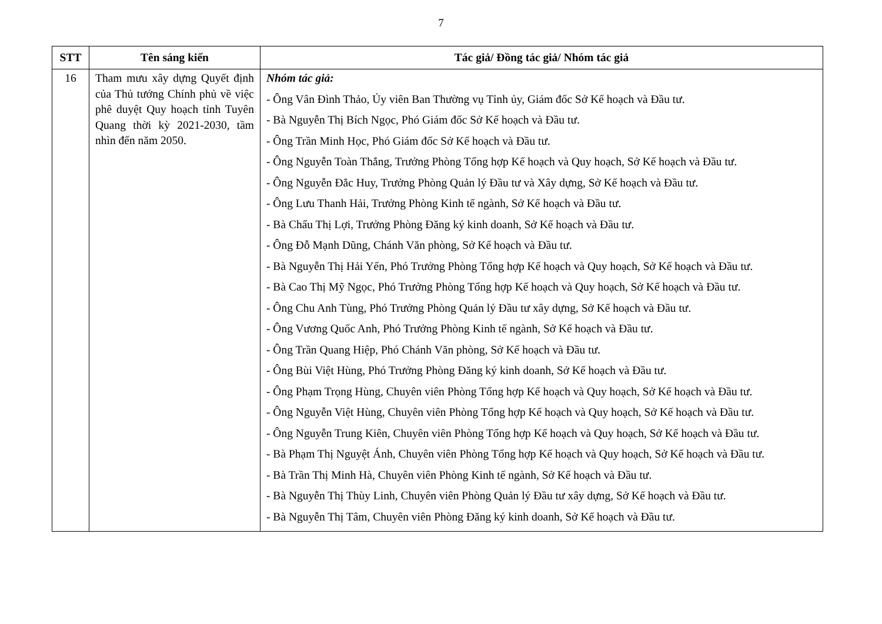7
| STT | Tên sáng kiến | Tác giả/ Đồng tác giả/ Nhóm tác giả |
| --- | --- | --- |
| 16 | Tham mưu xây dựng Quyết định của Thủ tướng Chính phủ về việc phê duyệt Quy hoạch tỉnh Tuyên Quang thời kỳ 2021-2030, tầm nhìn đến năm 2050. | Nhóm tác giả: - Ông Vân Đình Thảo, Ủy viên Ban Thường vụ Tỉnh ủy, Giám đốc Sở Kế hoạch và Đầu tư. - Bà Nguyễn Thị Bích Ngọc, Phó Giám đốc Sở Kế hoạch và Đầu tư. - Ông Trần Minh Học, Phó Giám đốc Sở Kế hoạch và Đầu tư. - Ông Nguyễn Toàn Thắng, Trưởng Phòng Tổng hợp Kế hoạch và Quy hoạch, Sở Kế hoạch và Đầu tư. - Ông Nguyễn Đắc Huy, Trưởng Phòng Quản lý Đầu tư và Xây dựng, Sở Kế hoạch và Đầu tư. - Ông Lưu Thanh Hải, Trưởng Phòng Kinh tế ngành, Sở Kế hoạch và Đầu tư. - Bà Chẩu Thị Lợi, Trưởng Phòng Đăng ký kinh doanh, Sở Kế hoạch và Đầu tư. - Ông Đỗ Mạnh Dũng, Chánh Văn phòng, Sở Kế hoạch và Đầu tư. - Bà Nguyễn Thị Hải Yến, Phó Trưởng Phòng Tổng hợp Kế hoạch và Quy hoạch, Sở Kế hoạch và Đầu tư. - Bà Cao Thị Mỹ Ngọc, Phó Trưởng Phòng Tổng hợp Kế hoạch và Quy hoạch, Sở Kế hoạch và Đầu tư. - Ông Chu Anh Tùng, Phó Trưởng Phòng Quản lý Đầu tư xây dựng, Sở Kế hoạch và Đầu tư. - Ông Vương Quốc Anh, Phó Trưởng Phòng Kinh tế ngành, Sở Kế hoạch và Đầu tư. - Ông Trần Quang Hiệp, Phó Chánh Văn phòng, Sở Kế hoạch và Đầu tư. - Ông Bùi Việt Hùng, Phó Trưởng Phòng Đăng ký kinh doanh, Sở Kế hoạch và Đầu tư. - Ông Phạm Trọng Hùng, Chuyên viên Phòng Tổng hợp Kế hoạch và Quy hoạch, Sở Kế hoạch và Đầu tư. - Ông Nguyễn Việt Hùng, Chuyên viên Phòng Tổng hợp Kế hoạch và Quy hoạch, Sở Kế hoạch và Đầu tư. - Ông Nguyễn Trung Kiên, Chuyên viên Phòng Tổng hợp Kế hoạch và Quy hoạch, Sở Kế hoạch và Đầu tư. - Bà Phạm Thị Nguyệt Ánh, Chuyên viên Phòng Tổng hợp Kế hoạch và Quy hoạch, Sở Kế hoạch và Đầu tư. - Bà Trần Thị Minh Hà, Chuyên viên Phòng Kinh tế ngành, Sở Kế hoạch và Đầu tư. - Bà Nguyễn Thị Thùy Linh, Chuyên viên Phòng Quản lý Đầu tư xây dựng, Sở Kế hoạch và Đầu tư. - Bà Nguyễn Thị Tâm, Chuyên viên Phòng Đăng ký kinh doanh, Sở Kế hoạch và Đầu tư. |